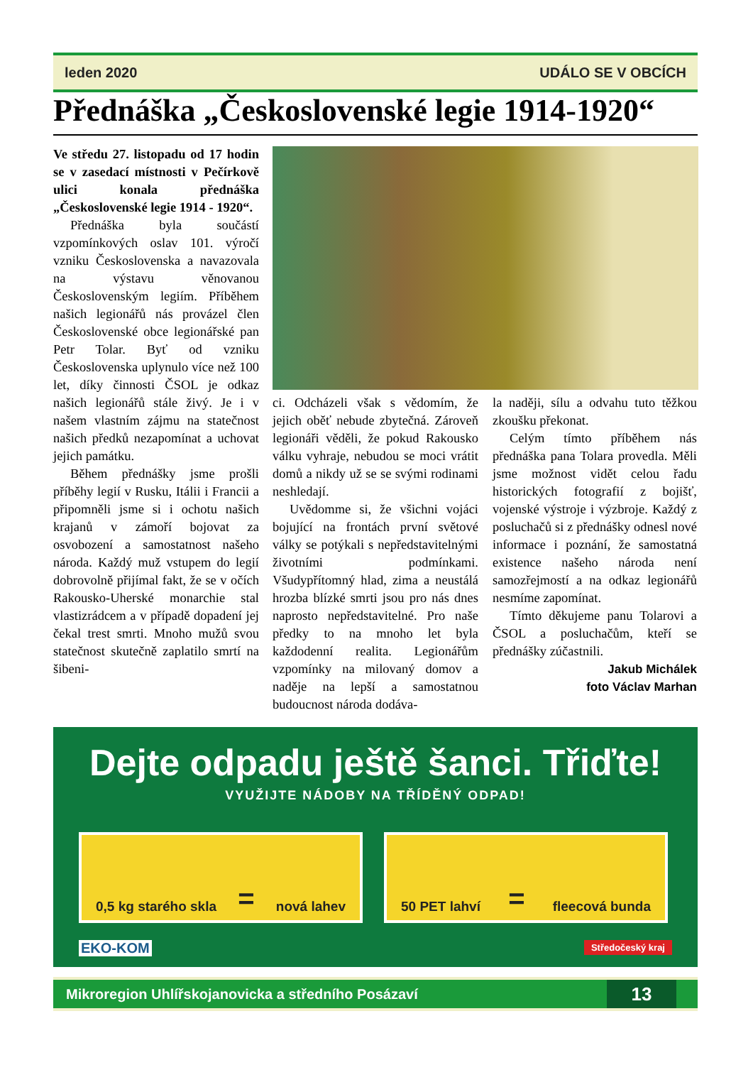leden 2020 UDÁLO SE V OBCÍCH
Přednáška „Československé legie 1914-1920“
Ve středu 27. listopadu od 17 hodin se v zasedací místnosti v Pečírkově ulici konala přednáška „Československé legie 1914 - 1920“.
Přednáška byla součástí vzpomínkových oslav 101. výročí vzniku Československa a navazovala na výstavu věnovanou Československým legiím. Příběhem našich legionářů nás provázel člen Československé obce legionářské pan Petr Tolar. Byť od vzniku Československa uplynulo více než 100 let, díky činnosti ČSOL je odkaz našich legionářů stále živý. Je i v našem vlastním zájmu na statečnost našich předků nezapomínat a uchovat jejich památku.
Během přednášky jsme prošli příběhy legií v Rusku, Itálii i Francii a připomněli jsme si i ochotu našich krajanů v zámoří bojovat za osvobození a samostatnost našeho národa. Každý muž vstupem do legií dobrovolně přijímal fakt, že se v očích Rakousko-Uherské monarchie stal vlastizrádcem a v případě dopadení jej čekal trest smrti. Mnoho mužů svou statečnost skutečně zaplatilo smrtí na šibeni-
ci. Odcházeli však s vědomím, že jejich oběť nebude zbytečná. Zároveň legionáři věděli, že pokud Rakousko válku vyhraje, nebudou se moci vrátit domů a nikdy už se se svými rodinami neshledají.
Uvědomme si, že všichni vojáci bojující na frontách první světové války se potýkali s nepředstavitelnými životními podmínkami. Všudypřítomný hlad, zima a neustálá hrozba blízké smrti jsou pro nás dnes naprosto nepředstavitelné. Pro naše předky to na mnoho let byla každodenní realita. Legionářům vzpomínky na milovaný domov a naděje na lepší a samostatnou budoucnost národa dodáva-
la naději, sílu a odvahu tuto těžkou zkoušku překonat.
Celým tímto příběhem nás přednáška pana Tolara provedla. Měli jsme možnost vidět celou řadu historických fotografií z bojišť, vojenské výstroje i výzbroje. Každý z posluchačů si z přednášky odnesl nové informace i poznání, že samostatná existence našeho národa není samozřejmostí a na odkaz legionářů nesmíme zapomínat.
Tímto děkujeme panu Tolarovi a ČSOL a posluchačům, kteří se přednášky zúčastnili.
Jakub Michálek
foto Václav Marhan
Dejte odpadu ještě šanci. Třiďte!
VYUŽIJTE NÁDOBY NA TŘÍDĚNÝ ODPAD!
0,5 kg starého skla = nová lahev 50 PET lahví = fleecová bunda
EKO-KOM Středočeský kraj
Mikroregion Uhlířskojanovicka a středního Posázaví 13